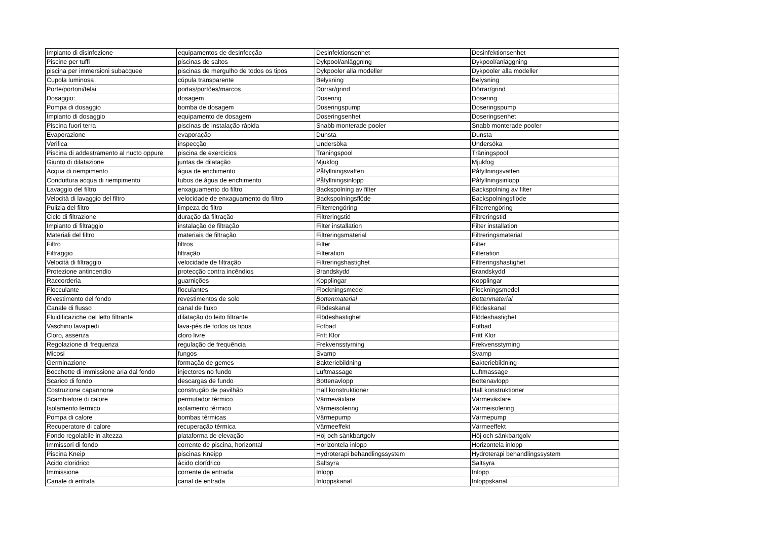| Impianto di disinfezione | equipamentos de desinfecção | Desinfektionsenhet | Desinfektionsenhet |
| Piscine per tuffi | piscinas de saltos | Dykpool/anläggning | Dykpool/anläggning |
| piscina per immersioni subacquee | piscinas de mergulho de todos os tipos | Dykpooler alla modeller | Dykpooler alla modeller |
| Cupola luminosa | cúpula transparente | Belysning | Belysning |
| Porte/portoni/telai | portas/portões/marcos | Dörrar/grind | Dörrar/grind |
| Dosaggio: | dosagem | Dosering | Dosering |
| Pompa di dosaggio | bomba de dosagem | Doseringspump | Doseringspump |
| Impianto di dosaggio | equipamento de dosagem | Doseringsenhet | Doseringsenhet |
| Piscina fuori terra | piscinas de instalação rápida | Snabb monterade pooler | Snabb monterade pooler |
| Evaporazione | evaporação | Dunsta | Dunsta |
| Verifica | inspecção | Undersöka | Undersöka |
| Piscina di addestramento al nucto oppure | piscina de exercícios | Träningspool | Träningspool |
| Giunto di dilatazione | juntas de dilatação | Mjukfog | Mjukfog |
| Acqua di riempimento | água de enchimento | Påfyllningsvatten | Påfyllningsvatten |
| Conduttura acqua di riempimento | tubos de água de enchimento | Påfyllningsinlopp | Påfyllningsinlopp |
| Lavaggio del filtro | enxaguamento do filtro | Backspolning av filter | Backspolning av filter |
| Velocità di lavaggio del filtro | velocidade de enxaguamento do filtro | Backspolningsflöde | Backspolningsflöde |
| Pulizia del filtro | limpeza do filtro | Filterrengöring | Filterrengöring |
| Ciclo di filtrazione | duração da filtração | Filtreringstid | Filtreringstid |
| Impianto di filtraggio | instalação de filtração | Filter installation | Filter installation |
| Materiali del filtro | materiais de filtração | Filtreringsmaterial | Filtreringsmaterial |
| Filtro | filtros | Filter | Filter |
| Filtraggio | filtração | Filteration | Filteration |
| Velocità di filtraggio | velocidade de filtração | Filtreringshastighet | Filtreringshastighet |
| Protezione antincendio | protecção contra incêndios | Brandskydd | Brandskydd |
| Raccorderia | guarnições | Kopplingar | Kopplingar |
| Flocculante | floculantes | Flockningsmedel | Flockningsmedel |
| Rivestimento del fondo | revestimentos de solo | Bottenmaterial | Bottenmaterial |
| Canale di flusso | canal de fluxo | Flödeskanal | Flödeskanal |
| Fluidificaziche del letto filtrante | dilatação do leito filtrante | Flödeshastighet | Flödeshastighet |
| Vaschino lavapiedi | lava-pés de todos os tipos | Fotbad | Fotbad |
| Cloro, assenza | cloro livre | Fritt Klor | Fritt Klor |
| Regolazione di frequenza | regulação de frequência | Frekvensstyrning | Frekvensstyrning |
| Micosi | fungos | Svamp | Svamp |
| Germinazione | formação de gemes | Bakteriebildning | Bakteriebildning |
| Bocchette di immissione aria dal fondo | injectores no fundo | Luftmassage | Luftmassage |
| Scarico di fondo | descargas de fundo | Bottenavlopp | Bottenavlopp |
| Costruzione capannone | construção de pavilhão | Hall konstruktioner | Hall konstruktioner |
| Scambiatore di calore | permutador térmico | Värmeväxlare | Värmeväxlare |
| Isolamento termico | isolamento térmico | Värmeisolering | Värmeisolering |
| Pompa di calore | bombas térmicas | Värmepump | Värmepump |
| Recuperatore di calore | recuperação térmica | Värmeeffekt | Värmeeffekt |
| Fondo regolabile in altezza | plataforma de elevação | Höj och sänkbartgolv | Höj och sänkbartgolv |
| Immissori di fondo | corrente de piscina, horizontal | Horizontela inlopp | Horizontela inlopp |
| Piscina Kneip | piscinas Kneipp | Hydroterapi behandlingssystem | Hydroterapi behandlingssystem |
| Acido cloridrico | ácido clorídrico | Saltsyra | Saltsyra |
| Immissione | corrente de entrada | Inlopp | Inlopp |
| Canale di entrata | canal de entrada | Inloppskanal | Inloppskanal |